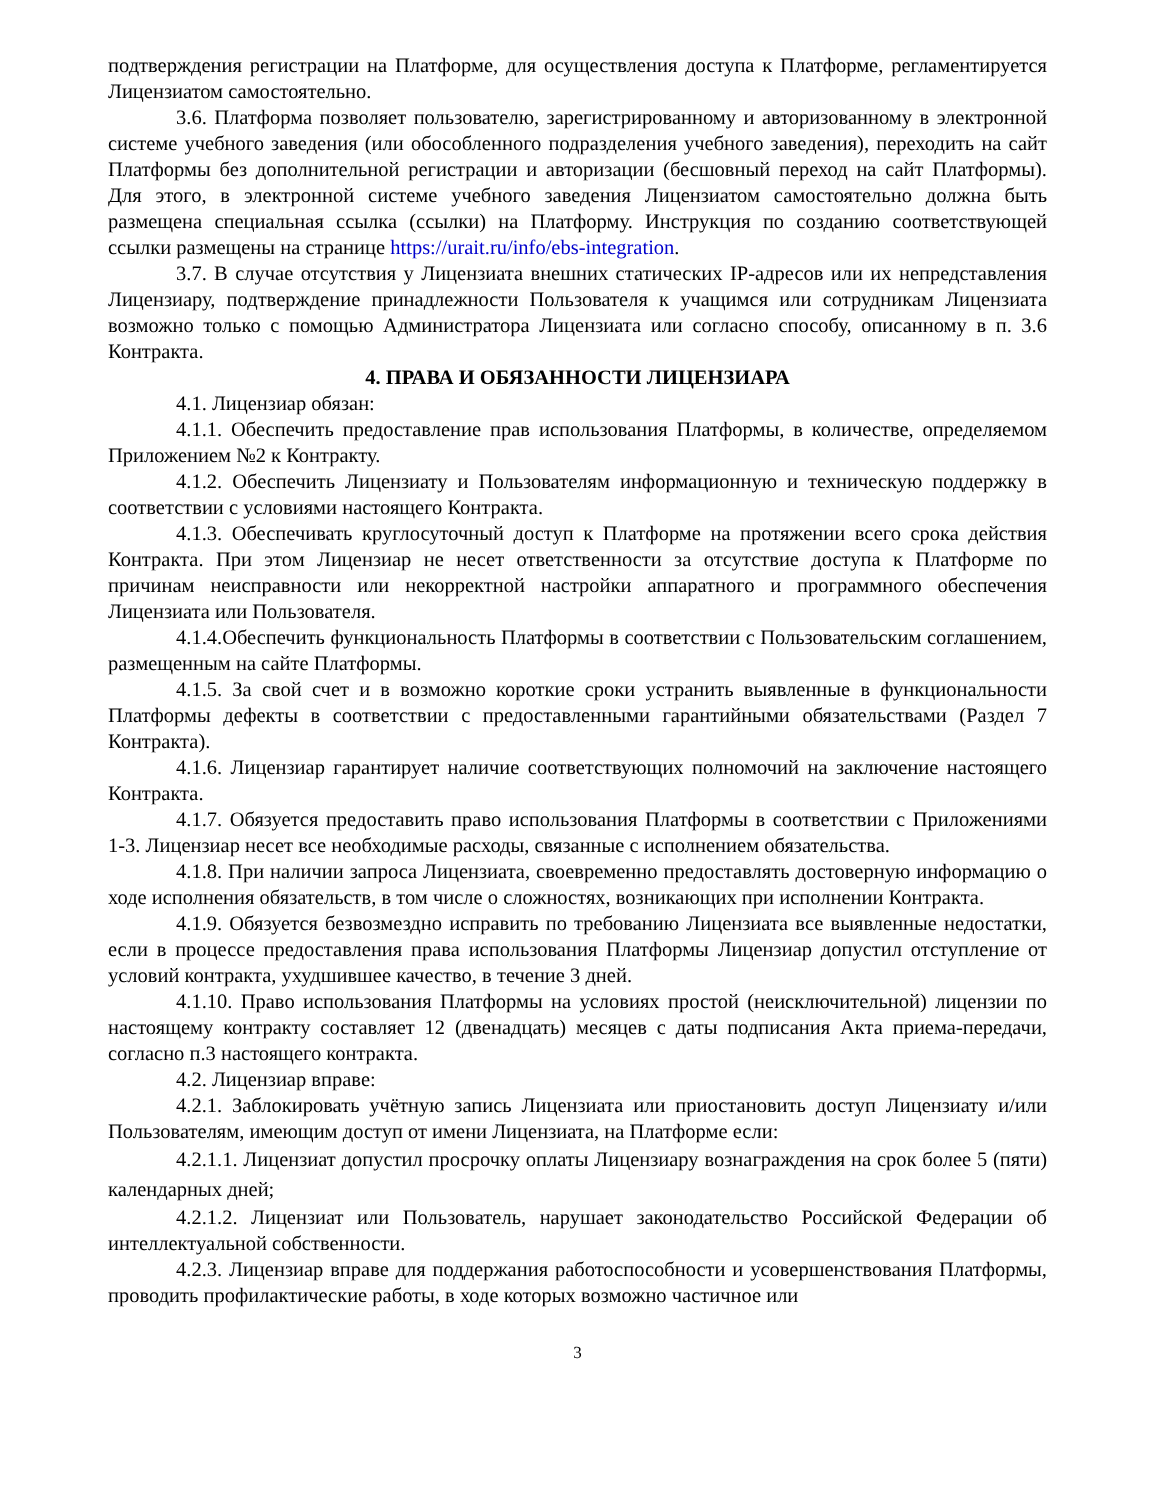подтверждения регистрации на Платформе, для осуществления доступа к Платформе, регламентируется Лицензиатом самостоятельно.
3.6. Платформа позволяет пользователю, зарегистрированному и авторизованному в электронной системе учебного заведения (или обособленного подразделения учебного заведения), переходить на сайт Платформы без дополнительной регистрации и авторизации (бесшовный переход на сайт Платформы). Для этого, в электронной системе учебного заведения Лицензиатом самостоятельно должна быть размещена специальная ссылка (ссылки) на Платформу. Инструкция по созданию соответствующей ссылки размещены на странице https://urait.ru/info/ebs-integration.
3.7. В случае отсутствия у Лицензиата внешних статических IP-адресов или их непредставления Лицензиару, подтверждение принадлежности Пользователя к учащимся или сотрудникам Лицензиата возможно только с помощью Администратора Лицензиата или согласно способу, описанному в п. 3.6 Контракта.
4. ПРАВА И ОБЯЗАННОСТИ ЛИЦЕНЗИАРА
4.1. Лицензиар обязан:
4.1.1. Обеспечить предоставление прав использования Платформы, в количестве, определяемом Приложением №2 к Контракту.
4.1.2. Обеспечить Лицензиату и Пользователям информационную и техническую поддержку в соответствии с условиями настоящего Контракта.
4.1.3. Обеспечивать круглосуточный доступ к Платформе на протяжении всего срока действия Контракта. При этом Лицензиар не несет ответственности за отсутствие доступа к Платформе по причинам неисправности или некорректной настройки аппаратного и программного обеспечения Лицензиата или Пользователя.
4.1.4.Обеспечить функциональность Платформы в соответствии с Пользовательским соглашением, размещенным на сайте Платформы.
4.1.5. За свой счет и в возможно короткие сроки устранить выявленные в функциональности Платформы дефекты в соответствии с предоставленными гарантийными обязательствами (Раздел 7 Контракта).
4.1.6. Лицензиар гарантирует наличие соответствующих полномочий на заключение настоящего Контракта.
4.1.7. Обязуется предоставить право использования Платформы в соответствии с Приложениями 1-3. Лицензиар несет все необходимые расходы, связанные с исполнением обязательства.
4.1.8. При наличии запроса Лицензиата, своевременно предоставлять достоверную информацию о ходе исполнения обязательств, в том числе о сложностях, возникающих при исполнении Контракта.
4.1.9. Обязуется безвозмездно исправить по требованию Лицензиата все выявленные недостатки, если в процессе предоставления права использования Платформы Лицензиар допустил отступление от условий контракта, ухудшившее качество, в течение 3 дней.
4.1.10. Право использования Платформы на условиях простой (неисключительной) лицензии по настоящему контракту составляет 12 (двенадцать) месяцев с даты подписания Акта приема-передачи, согласно п.3 настоящего контракта.
4.2. Лицензиар вправе:
4.2.1. Заблокировать учётную запись Лицензиата или приостановить доступ Лицензиату и/или Пользователям, имеющим доступ от имени Лицензиата, на Платформе если:
4.2.1.1. Лицензиат допустил просрочку оплаты Лицензиару вознаграждения на срок более 5 (пяти) календарных дней;
4.2.1.2. Лицензиат или Пользователь, нарушает законодательство Российской Федерации об интеллектуальной собственности.
4.2.3. Лицензиар вправе для поддержания работоспособности и усовершенствования Платформы, проводить профилактические работы, в ходе которых возможно частичное или
3